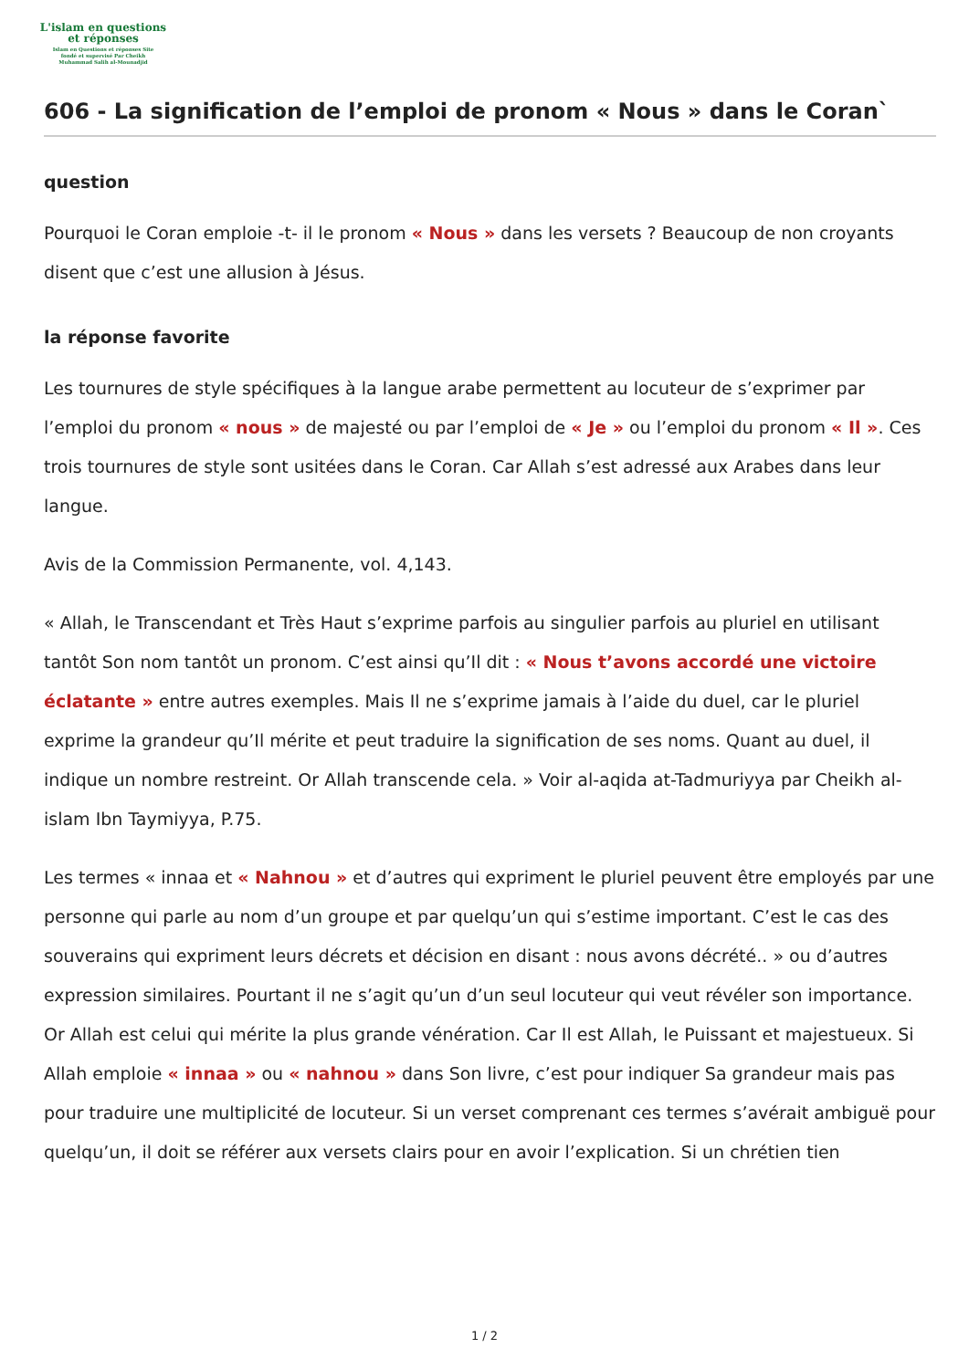L'islam en questions
et réponses
Islam en Questions et réponses Site
fondé et supervisé Par Cheikh
Muhammad Salih al-Mounadjid
606 - La signification de l’emploi de pronom « Nous » dans le Coran`
question
Pourquoi le Coran emploie -t- il le pronom « Nous » dans les versets ? Beaucoup de non croyants disent que c’est une allusion à Jésus.
la réponse favorite
Les tournures de style spécifiques à la langue arabe permettent au locuteur de s’exprimer par l’emploi du pronom « nous » de majesté ou par l’emploi de « Je » ou l’emploi du pronom « Il ». Ces trois tournures de style sont usitées dans le Coran. Car Allah s’est adressé aux Arabes dans leur langue.
Avis de la Commission Permanente, vol. 4,143.
« Allah, le Transcendant et Très Haut s’exprime parfois au singulier parfois au pluriel en utilisant tantôt Son nom tantôt un pronom. C’est ainsi qu’Il dit : « Nous t’avons accordé une victoire éclatante » entre autres exemples. Mais Il ne s’exprime jamais à l’aide du duel, car le pluriel exprime la grandeur qu’Il mérite et peut traduire la signification de ses noms. Quant au duel, il indique un nombre restreint. Or Allah transcende cela. » Voir al-aqida at-Tadmuriyya par Cheikh al-islam Ibn Taymiyya, P.75.
Les termes « innaa et « Nahnou » et d’autres qui expriment le pluriel peuvent être employés par une personne qui parle au nom d’un groupe et par quelqu’un qui s’estime important. C’est le cas des souverains qui expriment leurs décrets et décision en disant : nous avons décrété.. » ou d’autres expression similaires. Pourtant il ne s’agit qu’un d’un seul locuteur qui veut révéler son importance. Or Allah est celui qui mérite la plus grande vénération. Car Il est Allah, le Puissant et majestueux. Si Allah emploie « innaa » ou « nahnou » dans Son livre, c’est pour indiquer Sa grandeur mais pas pour traduire une multiplicité de locuteur. Si un verset comprenant ces termes s’avérait ambiguë pour quelqu’un, il doit se référer aux versets clairs pour en avoir l’explication. Si un chrétien tien
1 / 2